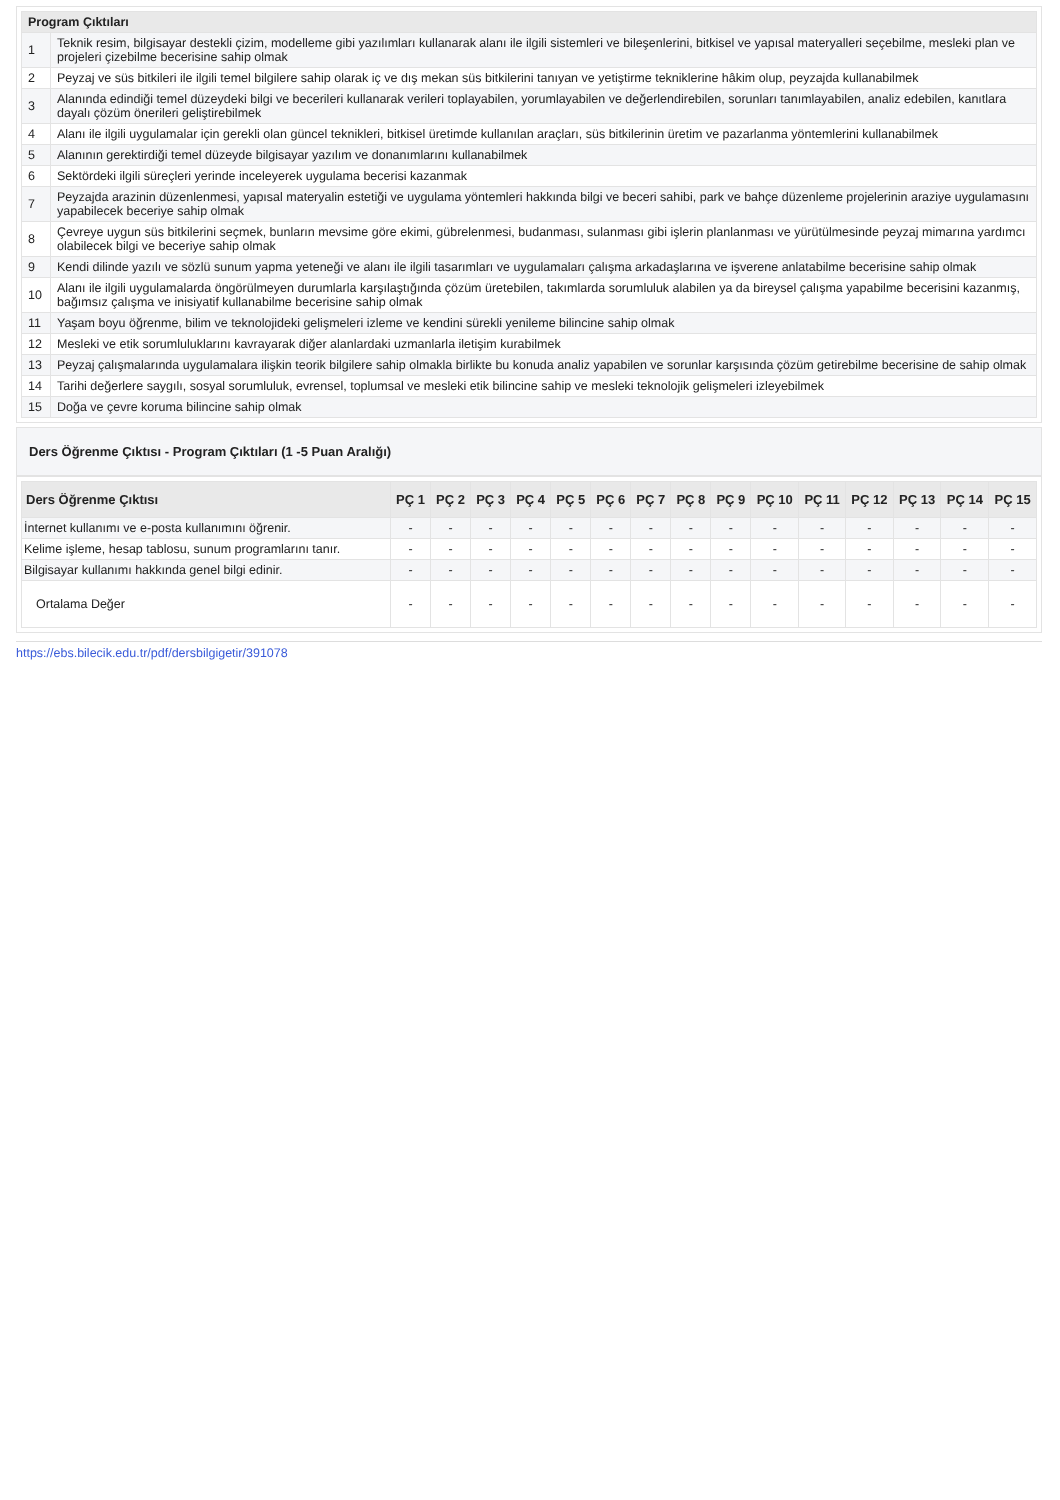| Program Çıktıları | |
| --- | --- |
| 1 | Teknik resim, bilgisayar destekli çizim, modelleme gibi yazılımları kullanarak alanı ile ilgili sistemleri ve bileşenlerini, bitkisel ve yapısal materyalleri seçebilme, mesleki plan ve projeleri çizebilme becerisine sahip olmak |
| 2 | Peyzaj ve süs bitkileri ile ilgili temel bilgilere sahip olarak iç ve dış mekan süs bitkilerini tanıyan ve yetiştirme tekniklerine hâkim olup, peyzajda kullanabilmek |
| 3 | Alanında edindiği temel düzeydeki bilgi ve becerileri kullanarak verileri toplayabilen, yorumlayabilen ve değerlendirebilen, sorunları tanımlayabilen, analiz edebilen, kanıtlara dayalı çözüm önerileri geliştirebilmek |
| 4 | Alanı ile ilgili uygulamalar için gerekli olan güncel teknikleri, bitkisel üretimde kullanılan araçları, süs bitkilerinin üretim ve pazarlanma yöntemlerini kullanabilmek |
| 5 | Alanının gerektirdiği temel düzeyde bilgisayar yazılım ve donanımlarını kullanabilmek |
| 6 | Sektördeki ilgili süreçleri yerinde inceleyerek uygulama becerisi kazanmak |
| 7 | Peyzajda arazinin düzenlenmesi, yapısal materyalin estetiği ve uygulama yöntemleri hakkında bilgi ve beceri sahibi, park ve bahçe düzenleme projelerinin araziye uygulamasını yapabilecek beceriye sahip olmak |
| 8 | Çevreye uygun süs bitkilerini seçmek, bunların mevsime göre ekimi, gübrelenmesi, budanması, sulanması gibi işlerin planlanması ve yürütülmesinde peyzaj mimarına yardımcı olabilecek bilgi ve beceriye sahip olmak |
| 9 | Kendi dilinde yazılı ve sözlü sunum yapma yeteneği ve alanı ile ilgili tasarımları ve uygulamaları çalışma arkadaşlarına ve işverene anlatabilme becerisine sahip olmak |
| 10 | Alanı ile ilgili uygulamalarda öngörülmeyen durumlarla karşılaştığında çözüm üretebilen, takımlarda sorumluluk alabilen ya da bireysel çalışma yapabilme becerisini kazanmış, bağımsız çalışma ve inisiyatif kullanabilme becerisine sahip olmak |
| 11 | Yaşam boyu öğrenme, bilim ve teknolojideki gelişmeleri izleme ve kendini sürekli yenileme bilincine sahip olmak |
| 12 | Mesleki ve etik sorumluluklarını kavrayarak diğer alanlardaki uzmanlarla iletişim kurabilmek |
| 13 | Peyzaj çalışmalarında uygulamalara ilişkin teorik bilgilere sahip olmakla birlikte bu konuda analiz yapabilen ve sorunlar karşısında çözüm getirebilme becerisine de sahip olmak |
| 14 | Tarihi değerlere saygılı, sosyal sorumluluk, evrensel, toplumsal ve mesleki etik bilincine sahip ve mesleki teknolojik gelişmeleri izleyebilmek |
| 15 | Doğa ve çevre koruma bilincine sahip olmak |
Ders Öğrenme Çıktısı - Program Çıktıları (1 -5 Puan Aralığı)
| Ders Öğrenme Çıktısı | PÇ 1 | PÇ 2 | PÇ 3 | PÇ 4 | PÇ 5 | PÇ 6 | PÇ 7 | PÇ 8 | PÇ 9 | PÇ 10 | PÇ 11 | PÇ 12 | PÇ 13 | PÇ 14 | PÇ 15 |
| --- | --- | --- | --- | --- | --- | --- | --- | --- | --- | --- | --- | --- | --- | --- | --- |
| İnternet kullanımı ve e-posta kullanımını öğrenir. | - | - | - | - | - | - | - | - | - | - | - | - | - | - | - |
| Kelime işleme, hesap tablosu, sunum programlarını tanır. | - | - | - | - | - | - | - | - | - | - | - | - | - | - | - |
| Bilgisayar kullanımı hakkında genel bilgi edinir. | - | - | - | - | - | - | - | - | - | - | - | - | - | - | - |
| Ortalama Değer | - | - | - | - | - | - | - | - | - | - | - | - | - | - | - |
https://ebs.bilecik.edu.tr/pdf/dersbilgigetir/391078